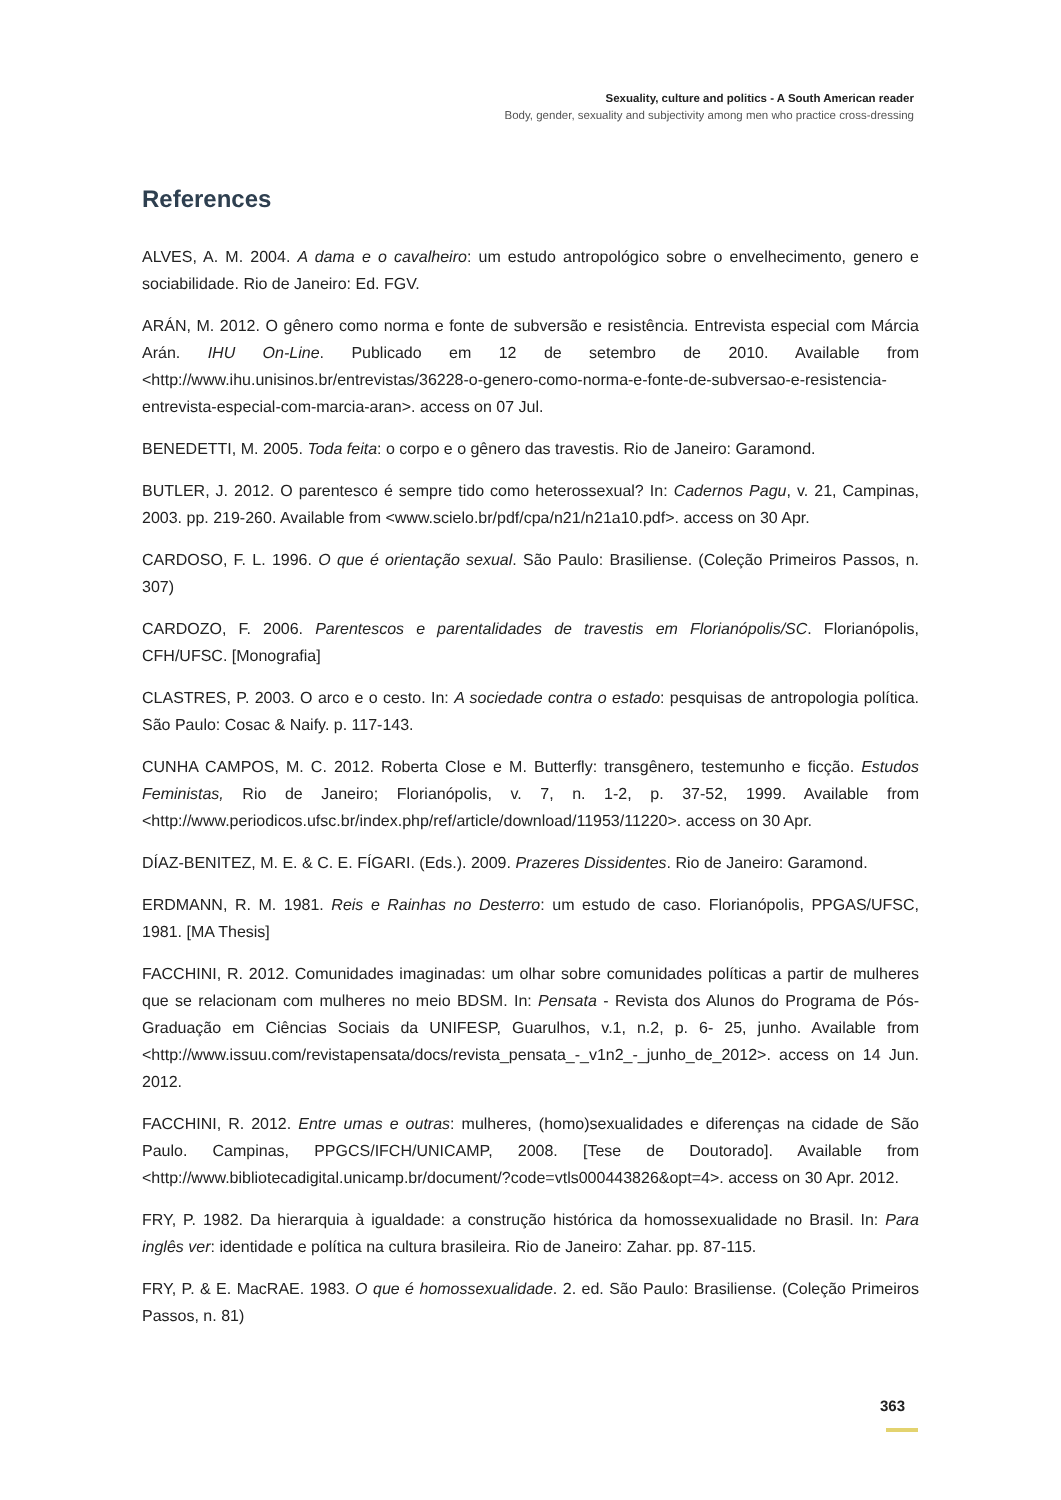Sexuality, culture and politics - A South American reader
Body, gender, sexuality and subjectivity among men who practice cross-dressing
References
ALVES, A. M. 2004. A dama e o cavalheiro: um estudo antropológico sobre o envelhecimento, genero e sociabilidade. Rio de Janeiro: Ed. FGV.
ARÁN, M. 2012. O gênero como norma e fonte de subversão e resistência. Entrevista especial com Márcia Arán. IHU On-Line. Publicado em 12 de setembro de 2010. Available from <http://www.ihu.unisinos.br/entrevistas/36228-o-genero-como-norma-e-fonte-de-subversao-e-resistencia-entrevista-especial-com-marcia-aran>. access on 07 Jul.
BENEDETTI, M. 2005. Toda feita: o corpo e o gênero das travestis. Rio de Janeiro: Garamond.
BUTLER, J. 2012. O parentesco é sempre tido como heterossexual? In: Cadernos Pagu, v. 21, Campinas, 2003. pp. 219-260. Available from <www.scielo.br/pdf/cpa/n21/n21a10.pdf>. access on 30 Apr.
CARDOSO, F. L. 1996. O que é orientação sexual. São Paulo: Brasiliense. (Coleção Primeiros Passos, n. 307)
CARDOZO, F. 2006. Parentescos e parentalidades de travestis em Florianópolis/SC. Florianópolis, CFH/UFSC. [Monografia]
CLASTRES, P. 2003. O arco e o cesto. In: A sociedade contra o estado: pesquisas de antropologia política. São Paulo: Cosac & Naify. p. 117-143.
CUNHA CAMPOS, M. C. 2012. Roberta Close e M. Butterfly: transgênero, testemunho e ficção. Estudos Feministas, Rio de Janeiro; Florianópolis, v. 7, n. 1-2, p. 37-52, 1999. Available from <http://www.periodicos.ufsc.br/index.php/ref/article/download/11953/11220>. access on 30 Apr.
DÍAZ-BENITEZ, M. E. & C. E. FÍGARI. (Eds.). 2009. Prazeres Dissidentes. Rio de Janeiro: Garamond.
ERDMANN, R. M. 1981. Reis e Rainhas no Desterro: um estudo de caso. Florianópolis, PPGAS/UFSC, 1981. [MA Thesis]
FACCHINI, R. 2012. Comunidades imaginadas: um olhar sobre comunidades políticas a partir de mulheres que se relacionam com mulheres no meio BDSM. In: Pensata - Revista dos Alunos do Programa de Pós-Graduação em Ciências Sociais da UNIFESP, Guarulhos, v.1, n.2, p. 6- 25, junho. Available from <http://www.issuu.com/revistapensata/docs/revista_pensata_-_v1n2_-_junho_de_2012>. access on 14 Jun. 2012.
FACCHINI, R. 2012. Entre umas e outras: mulheres, (homo)sexualidades e diferenças na cidade de São Paulo. Campinas, PPGCS/IFCH/UNICAMP, 2008. [Tese de Doutorado]. Available from <http://www.bibliotecadigital.unicamp.br/document/?code=vtls000443826&opt=4>. access on 30 Apr. 2012.
FRY, P. 1982. Da hierarquia à igualdade: a construção histórica da homossexualidade no Brasil. In: Para inglês ver: identidade e política na cultura brasileira. Rio de Janeiro: Zahar. pp. 87-115.
FRY, P. & E. MacRAE. 1983. O que é homossexualidade. 2. ed. São Paulo: Brasiliense. (Coleção Primeiros Passos, n. 81)
363